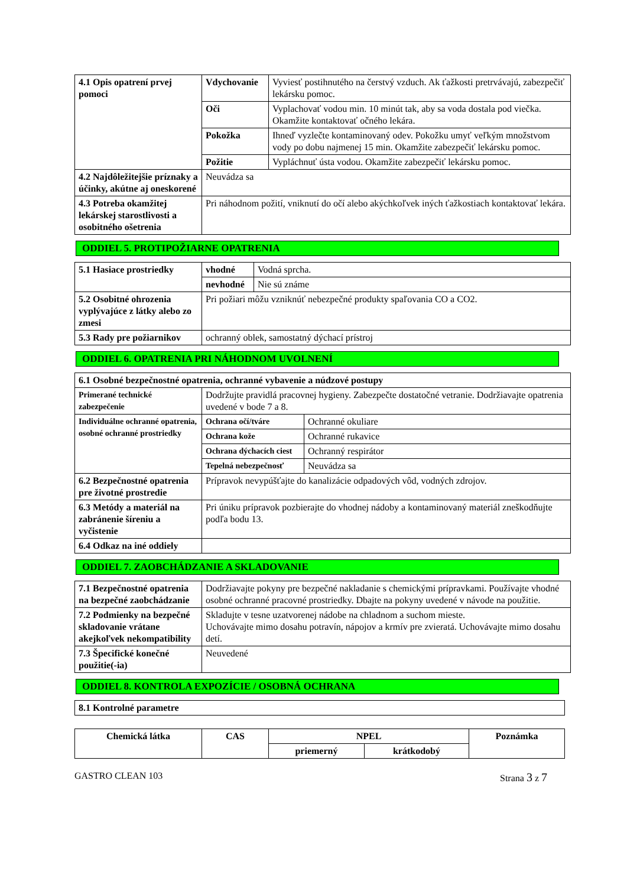| 4.1 Opis opatrení prvej pomoci | Vdychovanie | Vyviesť postihnutého na čerstvý vzduch. Ak ťažkosti pretrvávajú, zabezpečiť lekársku pomoc. |
| | Oči | Vyplachovať vodou min. 10 minút tak, aby sa voda dostala pod viečka. Okamžite kontaktovať očného lekára. |
| | Pokožka | Ihneď vyzlečte kontaminovaný odev. Pokožku umyť veľkým množstvom vody po dobu najmenej 15 min. Okamžite zabezpečiť lekársku pomoc. |
| | Požitie | Vypláchnuť ústa vodou. Okamžite zabezpečiť lekársku pomoc. |
| 4.2 Najdôležitejšie príznaky a účinky, akútne aj oneskorené | Neuvádza sa | |
| 4.3 Potreba okamžitej lekárskej starostlivosti a osobitného ošetrenia | Pri náhodnom požití, vniknutí do očí alebo akýchkoľvek iných ťažkostiach kontaktovať lekára. | |
ODDIEL 5. PROTIPOŽIARNE OPATRENIA
| 5.1 Hasiace prostriedky | vhodné | Vodná sprcha. |
| | nevhodné | Nie sú známe |
| 5.2 Osobitné ohrozenia vyplývajúce z látky alebo zo zmesi | Pri požiari môžu vzniknúť nebezpečné produkty spaľovania CO a CO2. | |
| 5.3 Rady pre požiarnikov | ochranný oblek, samostatný dýchací prístroj | |
ODDIEL 6. OPATRENIA PRI NÁHODNOM UVOLNENÍ
| 6.1 Osobné bezpečnostné opatrenia, ochranné vybavenie a núdzové postupy | | |
| Primerané technické zabezpečenie | Dodržujte pravidlá pracovnej hygieny. Zabezpečte dostatočné vetranie. Dodržiavajte opatrenia uvedené v bode 7 a 8. | |
| Individuálne ochranné opatrenia, osobné ochranné prostriedky | Ochrana očí/tváre | Ochranné okuliare |
| | Ochrana kože | Ochranné rukavice |
| | Ochrana dýchacích ciest | Ochranný respirátor |
| | Tepelná nebezpečnosť | Neuvádza sa |
| 6.2 Bezpečnostné opatrenia pre životné prostredie | Prípravok nevypúšťajte do kanalizácie odpadových vôd, vodných zdrojov. | |
| 6.3 Metódy a materiál na zabránenie šíreniu a vyčistenie | Pri úniku prípravok pozbierajte do vhodnej nádoby a kontaminovaný materiál zneškodňujte podľa bodu 13. | |
| 6.4 Odkaz na iné oddiely | | |
ODDIEL 7. ZAOBCHÁDZANIE A SKLADOVANIE
| 7.1 Bezpečnostné opatrenia na bezpečné zaobchádzanie | Dodržiavajte pokyny pre bezpečné nakladanie s chemickými prípravkami. Používajte vhodné osobné ochranné pracovné prostriedky. Dbajte na pokyny uvedené v návode na použitie. |
| 7.2 Podmienky na bezpečné skladovanie vrátane akejkoľvek nekompatibility | Skladujte v tesne uzatvorenej nádobe na chladnom a suchom mieste. Uchovávajte mimo dosahu potravín, nápojov a krmív pre zvieratá. Uchovávajte mimo dosahu detí. |
| 7.3 Špecifické konečné použitie(-ia) | Neuvedené |
ODDIEL 8. KONTROLA EXPOZÍCIE / OSOBNÁ OCHRANA
| 8.1 Kontrolné parametre |
| Chemická látka | CAS | NPEL | | Poznámka |
| --- | --- | --- | --- | --- |
| | | priemerný | krátkodobý | |
GASTRO CLEAN 103 Strana 3 z 7